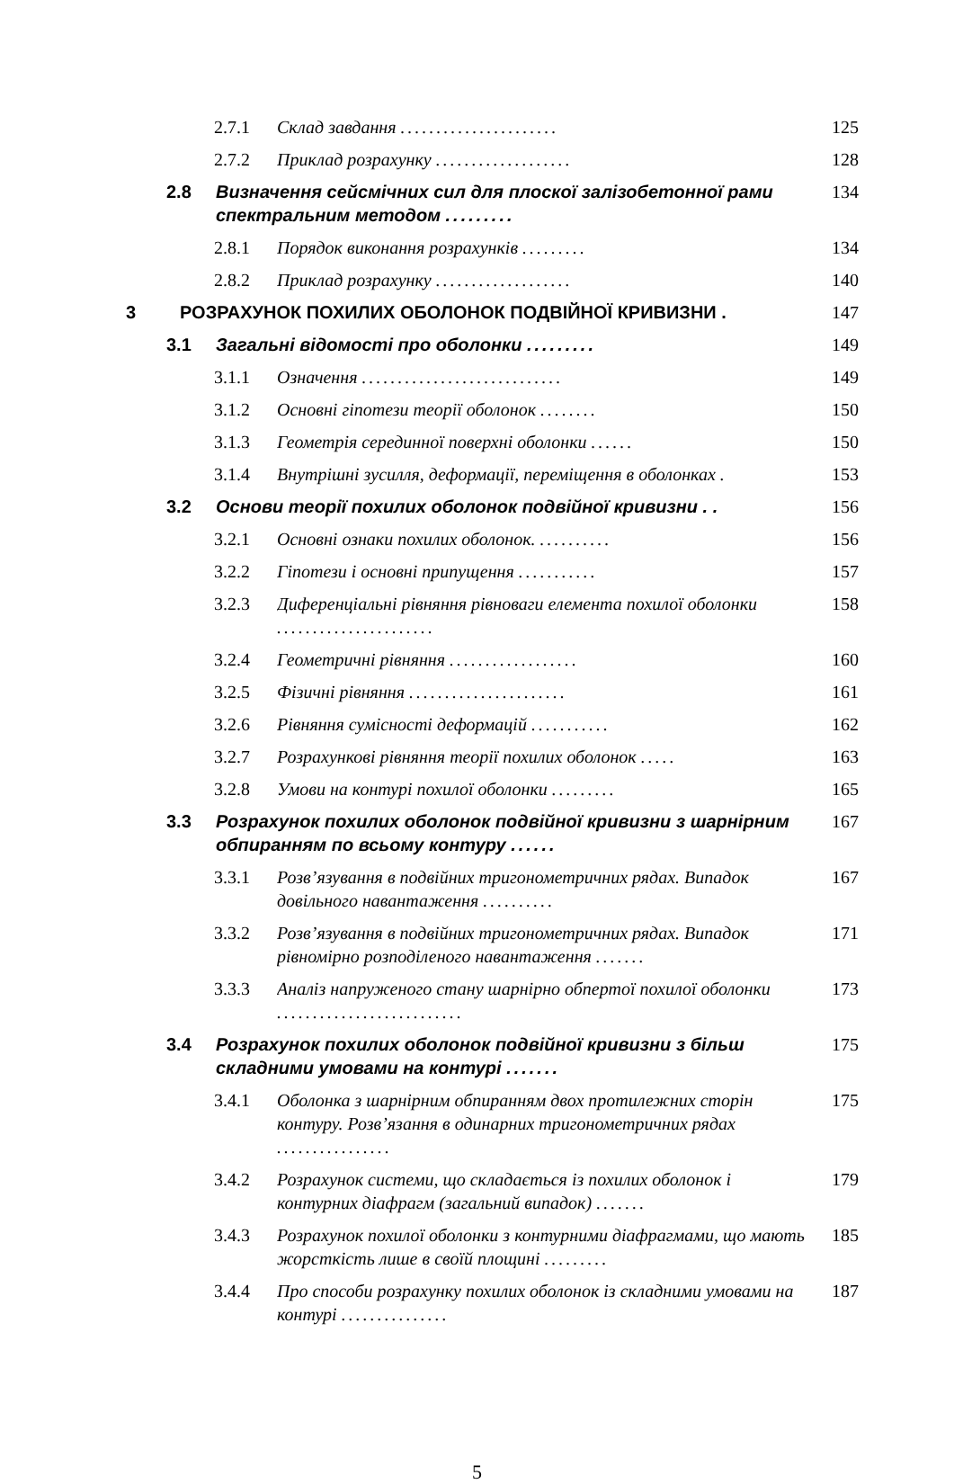2.7.1 Склад завдання ...................... 125
2.7.2 Приклад розрахунку ................... 128
2.8 Визначення сейсмічних сил для плоскої залізобетонної рами спектральним методом ......... 134
2.8.1 Порядок виконання розрахунків ......... 134
2.8.2 Приклад розрахунку ................... 140
3 РОЗРАХУНОК ПОХИЛИХ ОБОЛОНОК ПОДВІЙНОЇ КРИВИЗНИ . 147
3.1 Загальні відомості про оболонки ......... 149
3.1.1 Означення ............................ 149
3.1.2 Основні гіпотези теорії оболонок ........ 150
3.1.3 Геометрія серединної поверхні оболонки ...... 150
3.1.4 Внутрішні зусилля, деформації, переміщення в оболонках . 153
3.2 Основи теорії похилих оболонок подвійної кривизни . . 156
3.2.1 Основні ознаки похилих оболонок. .......... 156
3.2.2 Гіпотези і основні припущення ........... 157
3.2.3 Диференціальні рівняння рівноваги елемента похилої оболонки ...................... 158
3.2.4 Геометричні рівняння .................. 160
3.2.5 Фізичні рівняння ...................... 161
3.2.6 Рівняння сумісності деформацій ........... 162
3.2.7 Розрахункові рівняння теорії похилих оболонок ..... 163
3.2.8 Умови на контурі похилої оболонки ......... 165
3.3 Розрахунок похилих оболонок подвійної кривизни з шарнірним обпиранням по всьому контуру ...... 167
3.3.1 Розв’язування в подвійних тригонометричних рядах. Випадок довільного навантаження .......... 167
3.3.2 Розв’язування в подвійних тригонометричних рядах. Випадок рівномірно розподіленого навантаження ....... 171
3.3.3 Аналіз напруженого стану шарнірно обпертої похилої оболонки .......................... 173
3.4 Розрахунок похилих оболонок подвійної кривизни з більш складними умовами на контурі ....... 175
3.4.1 Оболонка з шарнірним обпиранням двох протилежних сторін контуру. Розв’язання в одинарних тригонометричних рядах ................ 175
3.4.2 Розрахунок системи, що складається із похилих оболонок і контурних діафрагм (загальний випадок) ....... 179
3.4.3 Розрахунок похилої оболонки з контурними діафрагмами, що мають жорсткість лише в своїй площині ......... 185
3.4.4 Про способи розрахунку похилих оболонок із складними умовами на контурі ............... 187
5